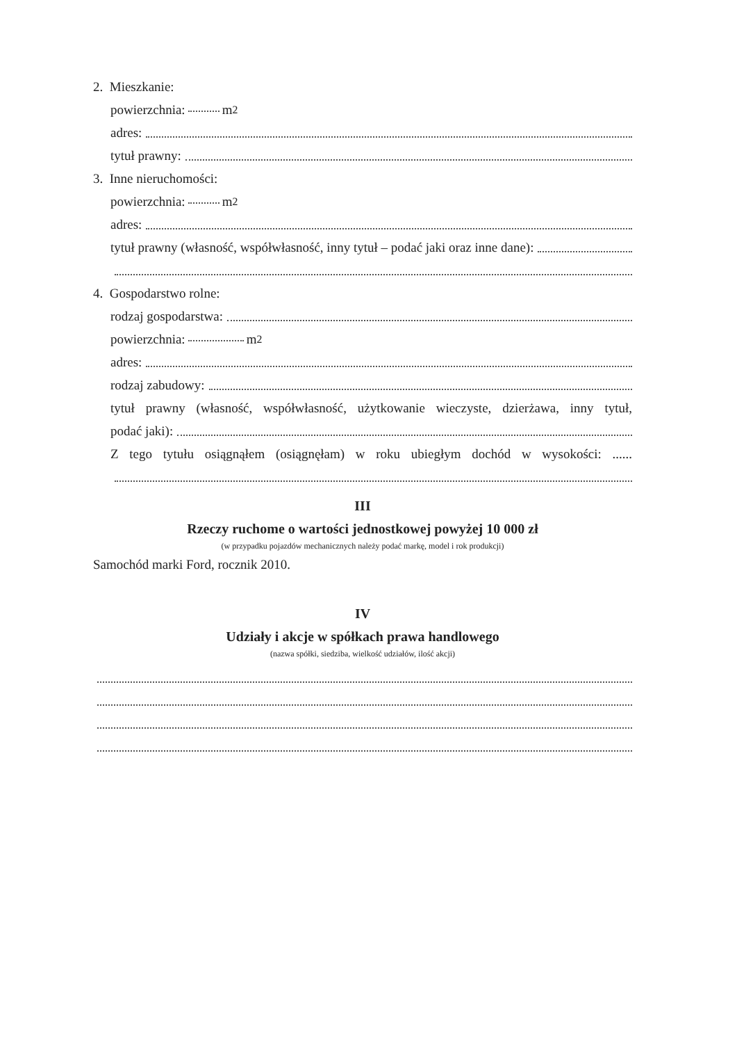2. Mieszkanie:
powierzchnia: m<sup>2</sup>
adres:
tytuł prawny:
3. Inne nieruchomości:
powierzchnia: m<sup>2</sup>
adres:
tytuł prawny (własność, współwłasność, inny tytuł – podać jaki oraz inne dane):
4. Gospodarstwo rolne:
rodzaj gospodarstwa:
powierzchnia: m<sup>2</sup>
adres:
rodzaj zabudowy:
tytuł prawny (własność, współwłasność, użytkowanie wieczyste, dzierżawa, inny tytuł,
podać jaki):
Z tego tytułu osiągnąłem (osiągnęłam) w roku ubiegłym dochód w wysokości: ......
III
Rzeczy ruchome o wartości jednostkowej powyżej 10 000 zł
(w przypadku pojazdów mechanicznych należy podać markę, model i rok produkcji)
Samochód marki Ford, rocznik 2010.
IV
Udziały i akcje w spółkach prawa handlowego
(nazwa spółki, siedziba, wielkość udziałów, ilość akcji)